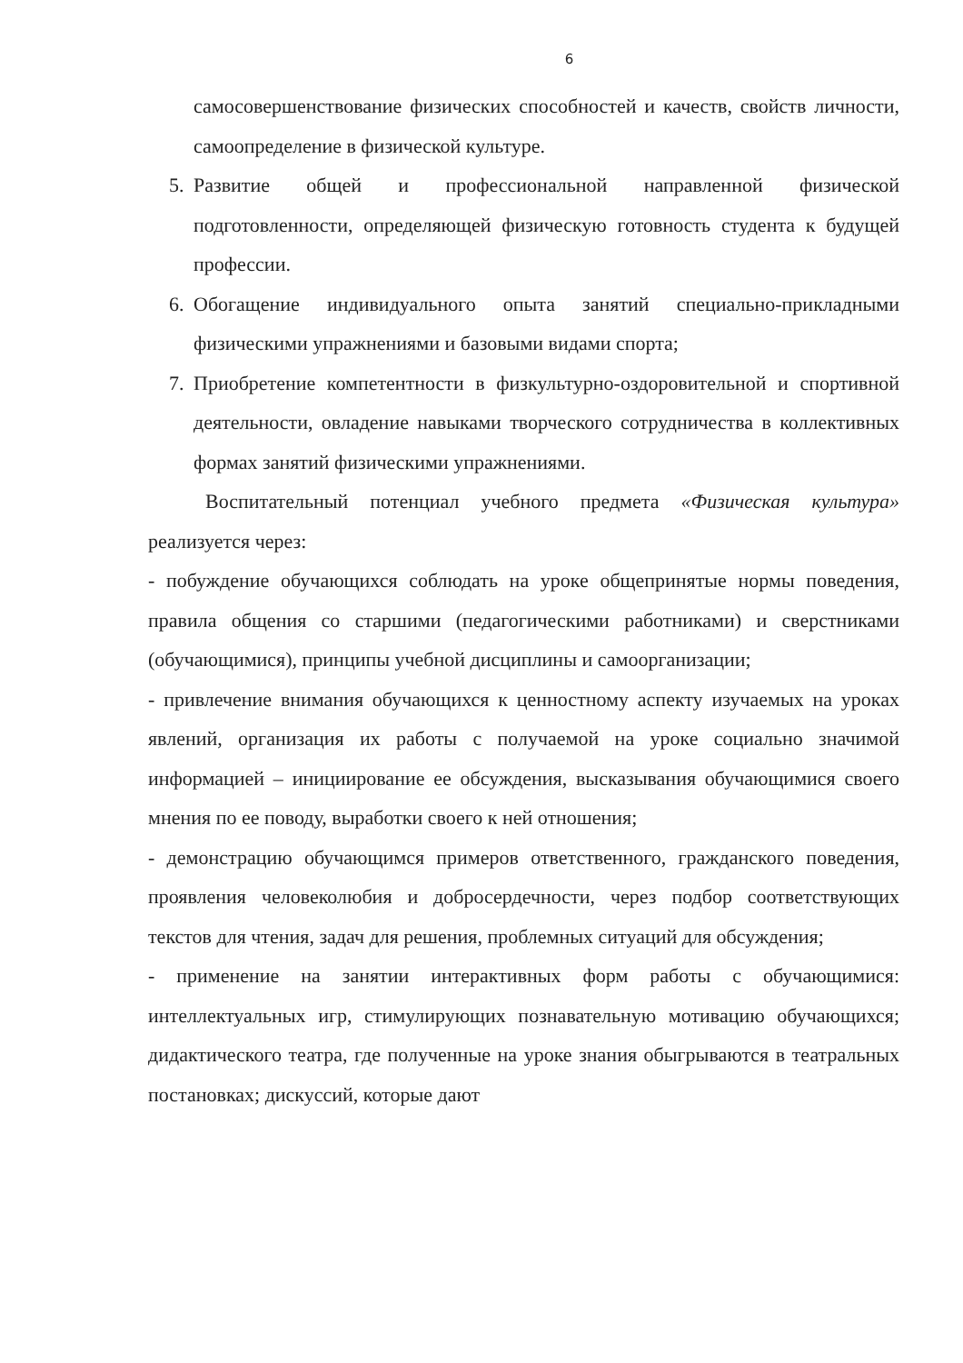6
самосовершенствование физических способностей и качеств, свойств личности, самоопределение в физической культуре.
5. Развитие общей и профессиональной направленной физической подготовленности, определяющей физическую готовность студента к будущей профессии.
6. Обогащение индивидуального опыта занятий специально-прикладными физическими упражнениями и базовыми видами спорта;
7. Приобретение компетентности в физкультурно-оздоровительной и спортивной деятельности, овладение навыками творческого сотрудничества в коллективных формах занятий физическими упражнениями.
Воспитательный потенциал учебного предмета «Физическая культура» реализуется через:
- побуждение обучающихся соблюдать на уроке общепринятые нормы поведения, правила общения со старшими (педагогическими работниками) и сверстниками (обучающимися), принципы учебной дисциплины и самоорганизации;
- привлечение внимания обучающихся к ценностному аспекту изучаемых на уроках явлений, организация их работы с получаемой на уроке социально значимой информацией – инициирование ее обсуждения, высказывания обучающимися своего мнения по ее поводу, выработки своего к ней отношения;
- демонстрацию обучающимся примеров ответственного, гражданского поведения, проявления человеколюбия и добросердечности, через подбор соответствующих текстов для чтения, задач для решения, проблемных ситуаций для обсуждения;
- применение на занятии интерактивных форм работы с обучающимися: интеллектуальных игр, стимулирующих познавательную мотивацию обучающихся; дидактического театра, где полученные на уроке знания обыгрываются в театральных постановках; дискуссий, которые дают